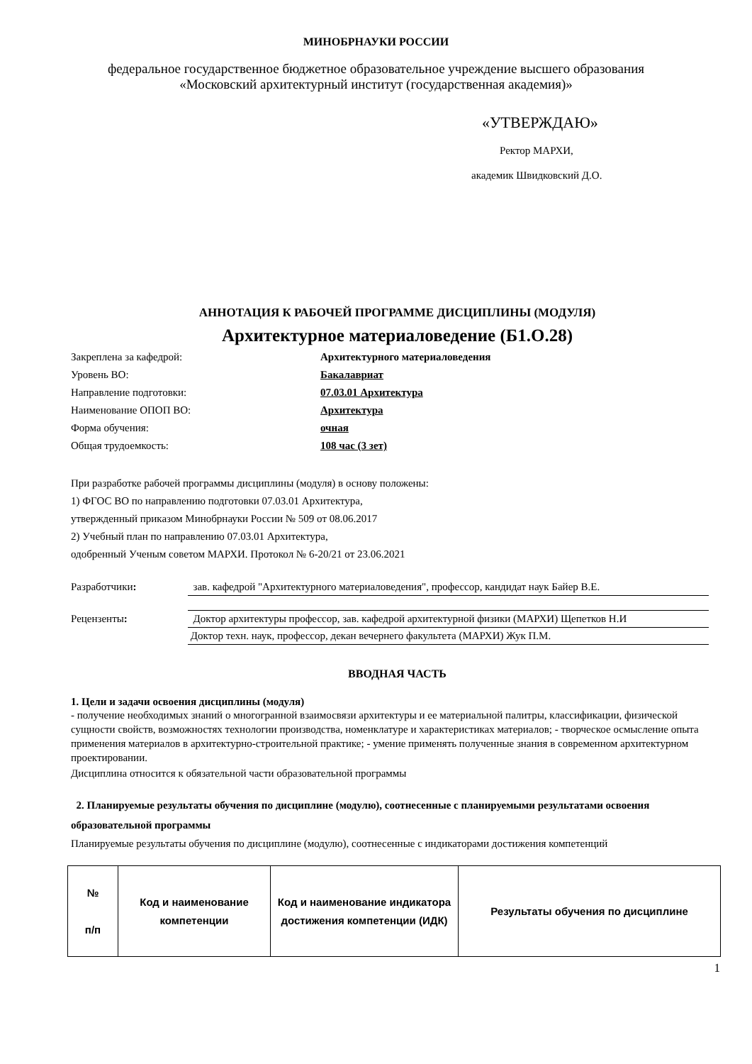МИНОБРНАУКИ РОССИИ
федеральное государственное бюджетное образовательное учреждение высшего образования
«Московский архитектурный институт (государственная академия)»
«УТВЕРЖДАЮ»
Ректор МАРХИ,
академик Швидковский Д.О.
АННОТАЦИЯ К РАБОЧЕЙ ПРОГРАММЕ ДИСЦИПЛИНЫ (МОДУЛЯ)
Архитектурное материаловедение (Б1.О.28)
Закреплена за кафедрой: Архитектурного материаловедения Уровень ВО: Бакалавриат Направление подготовки: 07.03.01 Архитектура Наименование ОПОП ВО: Архитектура Форма обучения: очная Общая трудоемкость: 108 час (3 зет)
При разработке рабочей программы дисциплины (модуля) в основу положены:
1) ФГОС ВО по направлению подготовки 07.03.01 Архитектура,
утвержденный приказом Минобрнауки России № 509 от 08.06.2017
2) Учебный план по направлению 07.03.01 Архитектура,
одобренный Ученым советом МАРХИ. Протокол № 6-20/21 от 23.06.2021
| Разработчики : | зав. кафедрой "Архитектурного материаловедения", профессор, кандидат наук Байер В.Е. |
| Рецензенты : | Доктор архитектуры профессор, зав. кафедрой архитектурной физики (МАРХИ) Щепетков Н.И |
| | Доктор техн. наук, профессор, декан вечернего факультета (МАРХИ) Жук П.М. |
ВВОДНАЯ ЧАСТЬ
1. Цели и задачи освоения дисциплины (модуля)
- получение необходимых знаний о многогранной взаимосвязи архитектуры и ее материальной палитры, классификации, физической сущности свойств, возможностях технологии производства, номенклатуре и характеристиках материалов; - творческое осмысление опыта применения материалов в архитектурно-строительной практике; - умение применять полученные знания в современном архитектурном проектировании.
Дисциплина относится к обязательной части образовательной программы
2. Планируемые результаты обучения по дисциплине (модулю), соотнесенные с планируемыми результатами освоения образовательной программы
Планируемые результаты обучения по дисциплине (модулю), соотнесенные с индикаторами достижения компетенций
| № п/п | Код и наименование компетенции | Код и наименование индикатора достижения компетенции (ИДК) | Результаты обучения по дисциплине |
| --- | --- | --- | --- |
1